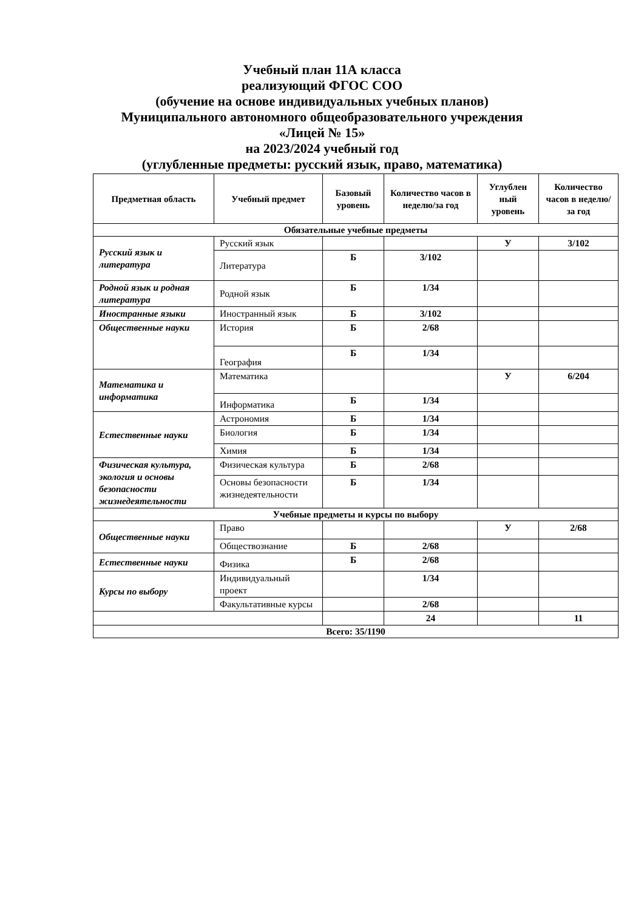Учебный план 11А класса
реализующий ФГОС СОО
(обучение на основе индивидуальных учебных планов)
Муниципального автономного общеобразовательного учреждения
«Лицей № 15»
на 2023/2024 учебный год
(углубленные предметы: русский язык, право, математика)
| Предметная область | Учебный предмет | Базовый уровень | Количество часов в неделю/за год | Углублен ный уровень | Количество часов в неделю/за год |
| --- | --- | --- | --- | --- | --- |
| Обязательные учебные предметы | | | | | |
| Русский язык и литература | Русский язык | | | У | 3/102 |
| | Литература | Б | 3/102 | | |
| Родной язык и родная литература | Родной язык | Б | 1/34 | | |
| Иностранные языки | Иностранный язык | Б | 3/102 | | |
| Общественные науки | История | Б | 2/68 | | |
| | География | Б | 1/34 | | |
| Математика и информатика | Математика | | | У | 6/204 |
| | Информатика | Б | 1/34 | | |
| Естественные науки | Астрономия | Б | 1/34 | | |
| | Биология | Б | 1/34 | | |
| | Химия | Б | 1/34 | | |
| Физическая культура, экология и основы безопасности жизнедеятельности | Физическая культура | Б | 2/68 | | |
| | Основы безопасности жизнедеятельности | Б | 1/34 | | |
| Учебные предметы и курсы по выбору | | | | | |
| Общественные науки | Право | | | У | 2/68 |
| | Обществознание | Б | 2/68 | | |
| Естественные науки | Физика | Б | 2/68 | | |
| Курсы по выбору | Индивидуальный проект | | 1/34 | | |
| | Факультативные курсы | | 2/68 | | |
| | | | 24 | | 11 |
| Всего: 35/1190 | | | | | |